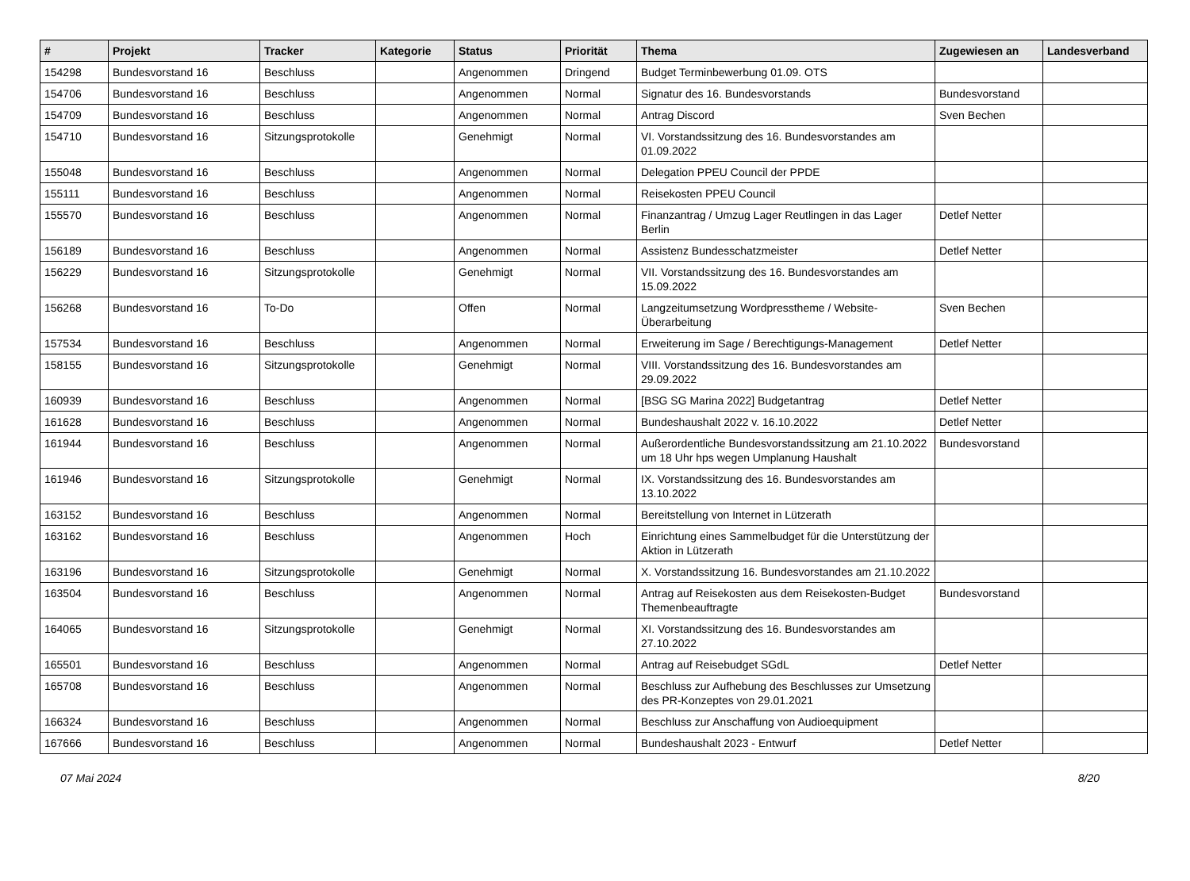| # | Projekt | Tracker | Kategorie | Status | Priorität | Thema | Zugewiesen an | Landesverband |
| --- | --- | --- | --- | --- | --- | --- | --- | --- |
| 154298 | Bundesvorstand 16 | Beschluss | | Angenommen | Dringend | Budget Terminbewerbung 01.09. OTS | | |
| 154706 | Bundesvorstand 16 | Beschluss | | Angenommen | Normal | Signatur des 16. Bundesvorstands | Bundesvorstand | |
| 154709 | Bundesvorstand 16 | Beschluss | | Angenommen | Normal | Antrag Discord | Sven Bechen | |
| 154710 | Bundesvorstand 16 | Sitzungsprotokolle | | Genehmigt | Normal | VI. Vorstandssitzung des 16. Bundesvorstandes am 01.09.2022 | | |
| 155048 | Bundesvorstand 16 | Beschluss | | Angenommen | Normal | Delegation PPEU Council der PPDE | | |
| 155111 | Bundesvorstand 16 | Beschluss | | Angenommen | Normal | Reisekosten PPEU Council | | |
| 155570 | Bundesvorstand 16 | Beschluss | | Angenommen | Normal | Finanzantrag / Umzug Lager Reutlingen in das Lager Berlin | Detlef Netter | |
| 156189 | Bundesvorstand 16 | Beschluss | | Angenommen | Normal | Assistenz Bundesschatzmeister | Detlef Netter | |
| 156229 | Bundesvorstand 16 | Sitzungsprotokolle | | Genehmigt | Normal | VII. Vorstandssitzung des 16. Bundesvorstandes am 15.09.2022 | | |
| 156268 | Bundesvorstand 16 | To-Do | | Offen | Normal | Langzeitumsetzung Wordpresstheme / Website-Überarbeitung | Sven Bechen | |
| 157534 | Bundesvorstand 16 | Beschluss | | Angenommen | Normal | Erweiterung im Sage / Berechtigungs-Management | Detlef Netter | |
| 158155 | Bundesvorstand 16 | Sitzungsprotokolle | | Genehmigt | Normal | VIII. Vorstandssitzung des 16. Bundesvorstandes am 29.09.2022 | | |
| 160939 | Bundesvorstand 16 | Beschluss | | Angenommen | Normal | [BSG SG Marina 2022] Budgetantrag | Detlef Netter | |
| 161628 | Bundesvorstand 16 | Beschluss | | Angenommen | Normal | Bundeshaushalt 2022 v. 16.10.2022 | Detlef Netter | |
| 161944 | Bundesvorstand 16 | Beschluss | | Angenommen | Normal | Außerordentliche Bundesvorstandssitzung am 21.10.2022 um 18 Uhr hps wegen Umplanung Haushalt | Bundesvorstand | |
| 161946 | Bundesvorstand 16 | Sitzungsprotokolle | | Genehmigt | Normal | IX. Vorstandssitzung des 16. Bundesvorstandes am 13.10.2022 | | |
| 163152 | Bundesvorstand 16 | Beschluss | | Angenommen | Normal | Bereitstellung von Internet in Lützerath | | |
| 163162 | Bundesvorstand 16 | Beschluss | | Angenommen | Hoch | Einrichtung eines Sammelbudget für die Unterstützung der Aktion in Lützerath | | |
| 163196 | Bundesvorstand 16 | Sitzungsprotokolle | | Genehmigt | Normal | X. Vorstandssitzung 16. Bundesvorstandes am 21.10.2022 | | |
| 163504 | Bundesvorstand 16 | Beschluss | | Angenommen | Normal | Antrag auf Reisekosten aus dem Reisekosten-Budget Themenbeauftragte | Bundesvorstand | |
| 164065 | Bundesvorstand 16 | Sitzungsprotokolle | | Genehmigt | Normal | XI. Vorstandssitzung des 16. Bundesvorstandes am 27.10.2022 | | |
| 165501 | Bundesvorstand 16 | Beschluss | | Angenommen | Normal | Antrag auf Reisebudget SGdL | Detlef Netter | |
| 165708 | Bundesvorstand 16 | Beschluss | | Angenommen | Normal | Beschluss zur Aufhebung des Beschlusses zur Umsetzung des PR-Konzeptes von 29.01.2021 | | |
| 166324 | Bundesvorstand 16 | Beschluss | | Angenommen | Normal | Beschluss zur Anschaffung von Audioequipment | | |
| 167666 | Bundesvorstand 16 | Beschluss | | Angenommen | Normal | Bundeshaushalt 2023 - Entwurf | Detlef Netter | |
07 Mai 2024 8/20